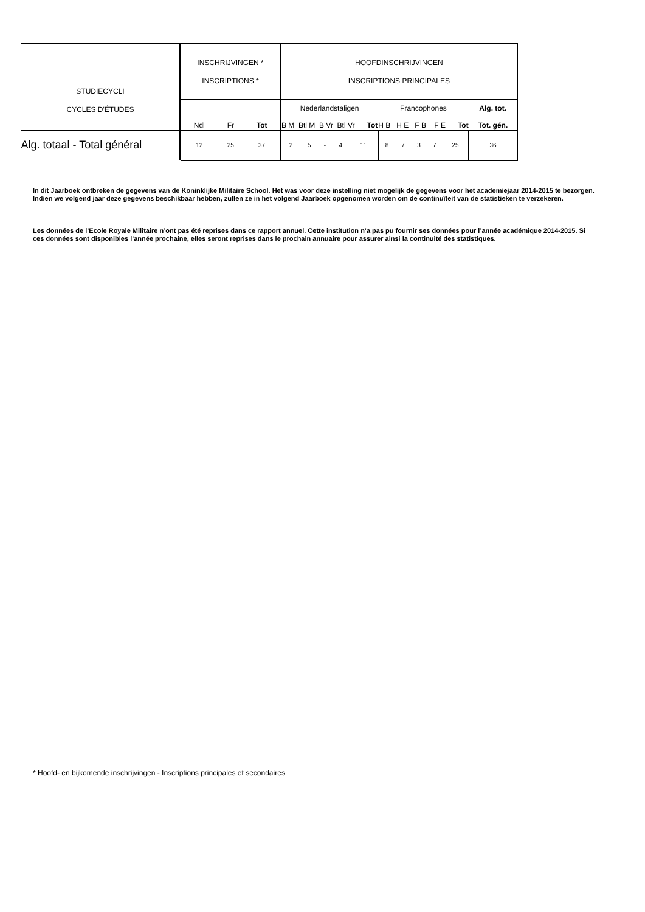| STUDIECYCLI CYCLES D'ÉTUDES | INSCHRIJVINGEN * INSCRIPTIONS * | | | HOOFDINSCHRIJVINGEN INSCRIPTIONS PRINCIPALES | | | | | | | | | | |
| --- | --- | --- | --- | --- | --- | --- | --- | --- | --- | --- | --- | --- | --- | --- |
| | Ndl | Fr | Tot | Nederlandstaligen B M Btl M B Vr Btl Vr Tot | | | | | Francophones H B H E F B F E Tot | | | | | Alg. tot. Tot. gén. |
| Alg. totaal - Total général | 12 | 25 | 37 | 2 | 5 | - | 4 | 11 | 8 | 7 | 3 | 7 | 25 | 36 |
In dit Jaarboek ontbreken de gegevens van de Koninklijke Militaire School. Het was voor deze instelling niet mogelijk de gegevens voor het academiejaar 2014-2015 te bezorgen. Indien we volgend jaar deze gegevens beschikbaar hebben, zullen ze in het volgend Jaarboek opgenomen worden om de continuïteit van de statistieken te verzekeren.
Les données de l’Ecole Royale Militaire n’ont pas été reprises dans ce rapport annuel. Cette institution n’a pas pu fournir ses données pour l’année académique 2014-2015. Si ces données sont disponibles l’année prochaine, elles seront reprises dans le prochain annuaire pour assurer ainsi la continuité des statistiques.
* Hoofd- en bijkomende inschrijvingen - Inscriptions principales et secondaires